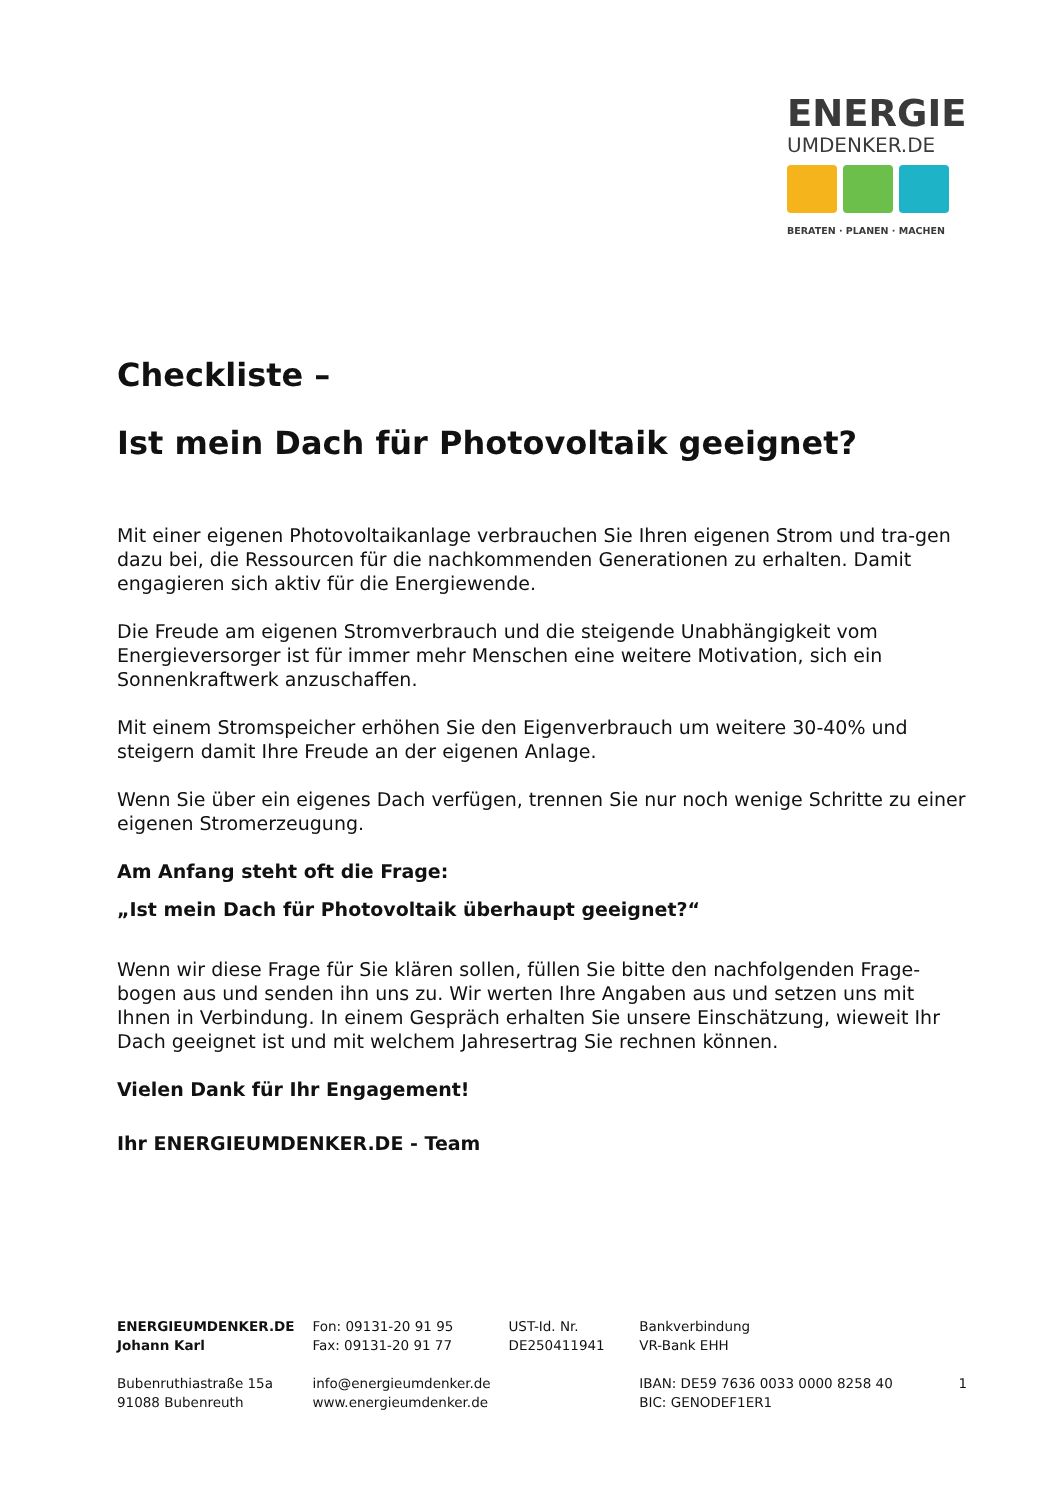ENERGIE
UMDENKER.DE
BERATEN · PLANEN · MACHEN
Checkliste –
Ist mein Dach für Photovoltaik geeignet?
Mit einer eigenen Photovoltaikanlage verbrauchen Sie Ihren eigenen Strom und tra-gen dazu bei, die Ressourcen für die nachkommenden Generationen zu erhalten. Damit engagieren sich aktiv für die Energiewende.
Die Freude am eigenen Stromverbrauch und die steigende Unabhängigkeit vom Energieversorger ist für immer mehr Menschen eine weitere Motivation, sich ein Sonnenkraftwerk anzuschaffen.
Mit einem Stromspeicher erhöhen Sie den Eigenverbrauch um weitere 30-40% und steigern damit Ihre Freude an der eigenen Anlage.
Wenn Sie über ein eigenes Dach verfügen, trennen Sie nur noch wenige Schritte zu einer eigenen Stromerzeugung.
Am Anfang steht oft die Frage:
„Ist mein Dach für Photovoltaik überhaupt geeignet?“
Wenn wir diese Frage für Sie klären sollen, füllen Sie bitte den nachfolgenden Frage-bogen aus und senden ihn uns zu. Wir werten Ihre Angaben aus und setzen uns mit Ihnen in Verbindung. In einem Gespräch erhalten Sie unsere Einschätzung, wieweit Ihr Dach geeignet ist und mit welchem Jahresertrag Sie rechnen können.
Vielen Dank für Ihr Engagement!
Ihr ENERGIEUMDENKER.DE - Team
ENERGIEUMDENKER.DE
Johann Karl
Bubenruthiastraße 15a
91088 Bubenreuth
Fon: 09131-20 91 95
Fax: 09131-20 91 77
info@energieumdenker.de
www.energieumdenker.de
UST-Id. Nr.
DE250411941
Bankverbindung
VR-Bank EHH
IBAN: DE59 7636 0033 0000 8258 40
BIC: GENODEF1ER1
1